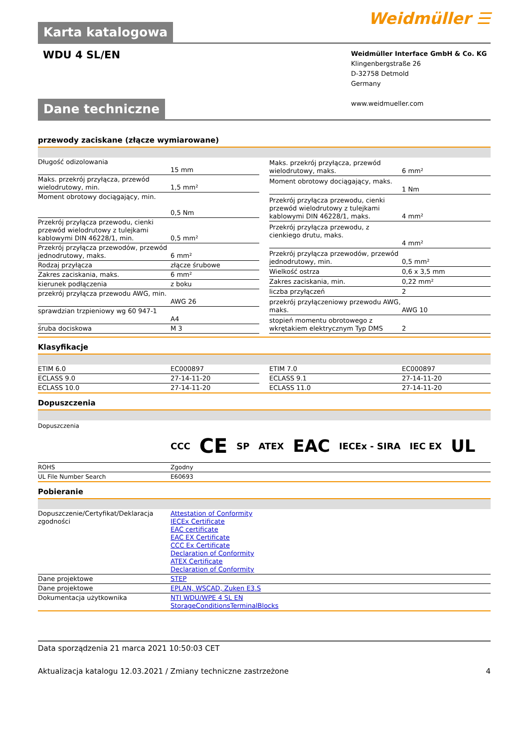Karta katalogowa
Weidmüller ☰
WDU 4 SL/EN
Weidmüller Interface GmbH & Co. KG
Klingenbergstraße 26
D-32758 Detmold
Germany
www.weidmueller.com
Dane techniczne
przewody zaciskane (złącze wymiarowane)
| Długość odizolowania | 15 mm |
| Maks. przekrój przyłącza, przewód wielodrutowy, min. | 1,5 mm² |
| Moment obrotowy dociągający, min. | 0,5 Nm |
| Przekrój przyłącza przewodu, cienki przewód wielodrutowy z tulejkami kablowymi DIN 46228/1, min. | 0,5 mm² |
| Przekrój przyłącza przewodów, przewód jednodrutowy, maks. | 6 mm² |
| Rodzaj przyłącza | złącze śrubowe |
| Zakres zaciskania, maks. | 6 mm² |
| kierunek podłączenia | z boku |
| przekrój przyłącza przewodu AWG, min. | AWG 26 |
| sprawdzian trzpieniowy wg 60 947-1 | A4 |
| śruba dociskowa | M 3 |
| Maks. przekrój przyłącza, przewód wielodrutowy, maks. | 6 mm² |
| Moment obrotowy dociągający, maks. | 1 Nm |
| Przekrój przyłącza przewodu, cienki przewód wielodrutowy z tulejkami kablowymi DIN 46228/1, maks. | 4 mm² |
| Przekrój przyłącza przewodu, z cienkiego drutu, maks. | 4 mm² |
| Przekrój przyłącza przewodów, przewód jednodrutowy, min. | 0,5 mm² |
| Wielkość ostrza | 0,6 x 3,5 mm |
| Zakres zaciskania, min. | 0,22 mm² |
| liczba przyłączeń | 2 |
| przekrój przyłączeniowy przewodu AWG, maks. | AWG 10 |
| stopień momentu obrotowego z wkrętakiem elektrycznym Typ DMS | 2 |
Klasyfikacje
| ETIM 6.0 | EC000897 |
| ECLASS 9.0 | 27-14-11-20 |
| ECLASS 10.0 | 27-14-11-20 |
| ETIM 7.0 | EC000897 |
| ECLASS 9.1 | 27-14-11-20 |
| ECLASS 11.0 | 27-14-11-20 |
Dopuszczenia
Dopuszczenia
CCC CE SP ATEX EAC IECEx - SIRA IEC EX UL
| ROHS | Zgodny |
| UL File Number Search | E60693 |
Pobieranie
| Dopuszczenie/Certyfikat/Deklaracja zgodności | Attestation of Conformity IECEx Certificate EAC certificate EAC EX Certificate CCC Ex Certificate Declaration of Conformity ATEX Certificate Declaration of Conformity |
| Dane projektowe | STEP |
| Dane projektowe | EPLAN, WSCAD, Zuken E3.S |
| Dokumentacja użytkownika | NTI WDU/WPE 4 SL EN StorageConditionsTerminalBlocks |
Data sporządzenia 21 marca 2021 10:50:03 CET
Aktualizacja katalogu 12.03.2021 / Zmiany techniczne zastrzeżone 4